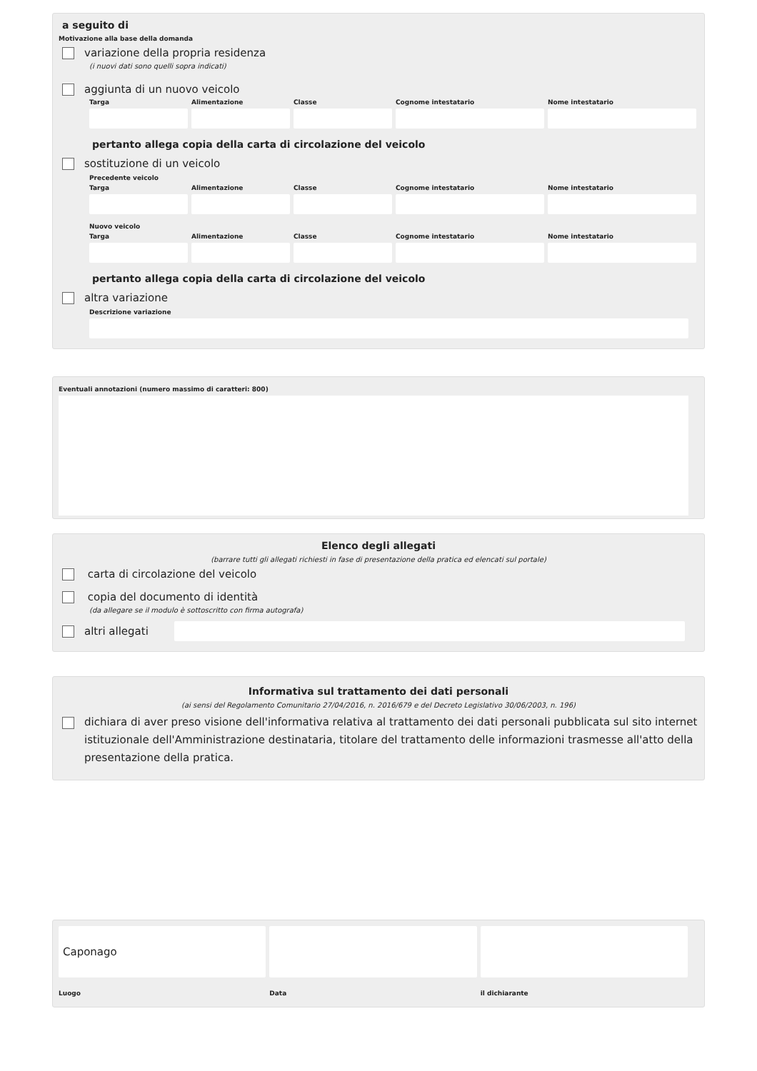a seguito di
Motivazione alla base della domanda
variazione della propria residenza
(i nuovi dati sono quelli sopra indicati)
aggiunta di un nuovo veicolo
Targa Alimentazione Classe Cognome intestatario Nome intestatario
pertanto allega copia della carta di circolazione del veicolo
sostituzione di un veicolo
Precedente veicolo
Targa Alimentazione Classe Cognome intestatario Nome intestatario
Nuovo veicolo
Targa Alimentazione Classe Cognome intestatario Nome intestatario
pertanto allega copia della carta di circolazione del veicolo
altra variazione
Descrizione variazione
Eventuali annotazioni (numero massimo di caratteri: 800)
Elenco degli allegati
(barrare tutti gli allegati richiesti in fase di presentazione della pratica ed elencati sul portale)
carta di circolazione del veicolo
copia del documento di identità
(da allegare se il modulo è sottoscritto con firma autografa)
altri allegati
Informativa sul trattamento dei dati personali
(ai sensi del Regolamento Comunitario 27/04/2016, n. 2016/679 e del Decreto Legislativo 30/06/2003, n. 196)
dichiara di aver preso visione dell'informativa relativa al trattamento dei dati personali pubblicata sul sito internet istituzionale dell'Amministrazione destinataria, titolare del trattamento delle informazioni trasmesse all'atto della presentazione della pratica.
Caponago
Luogo
Data
il dichiarante